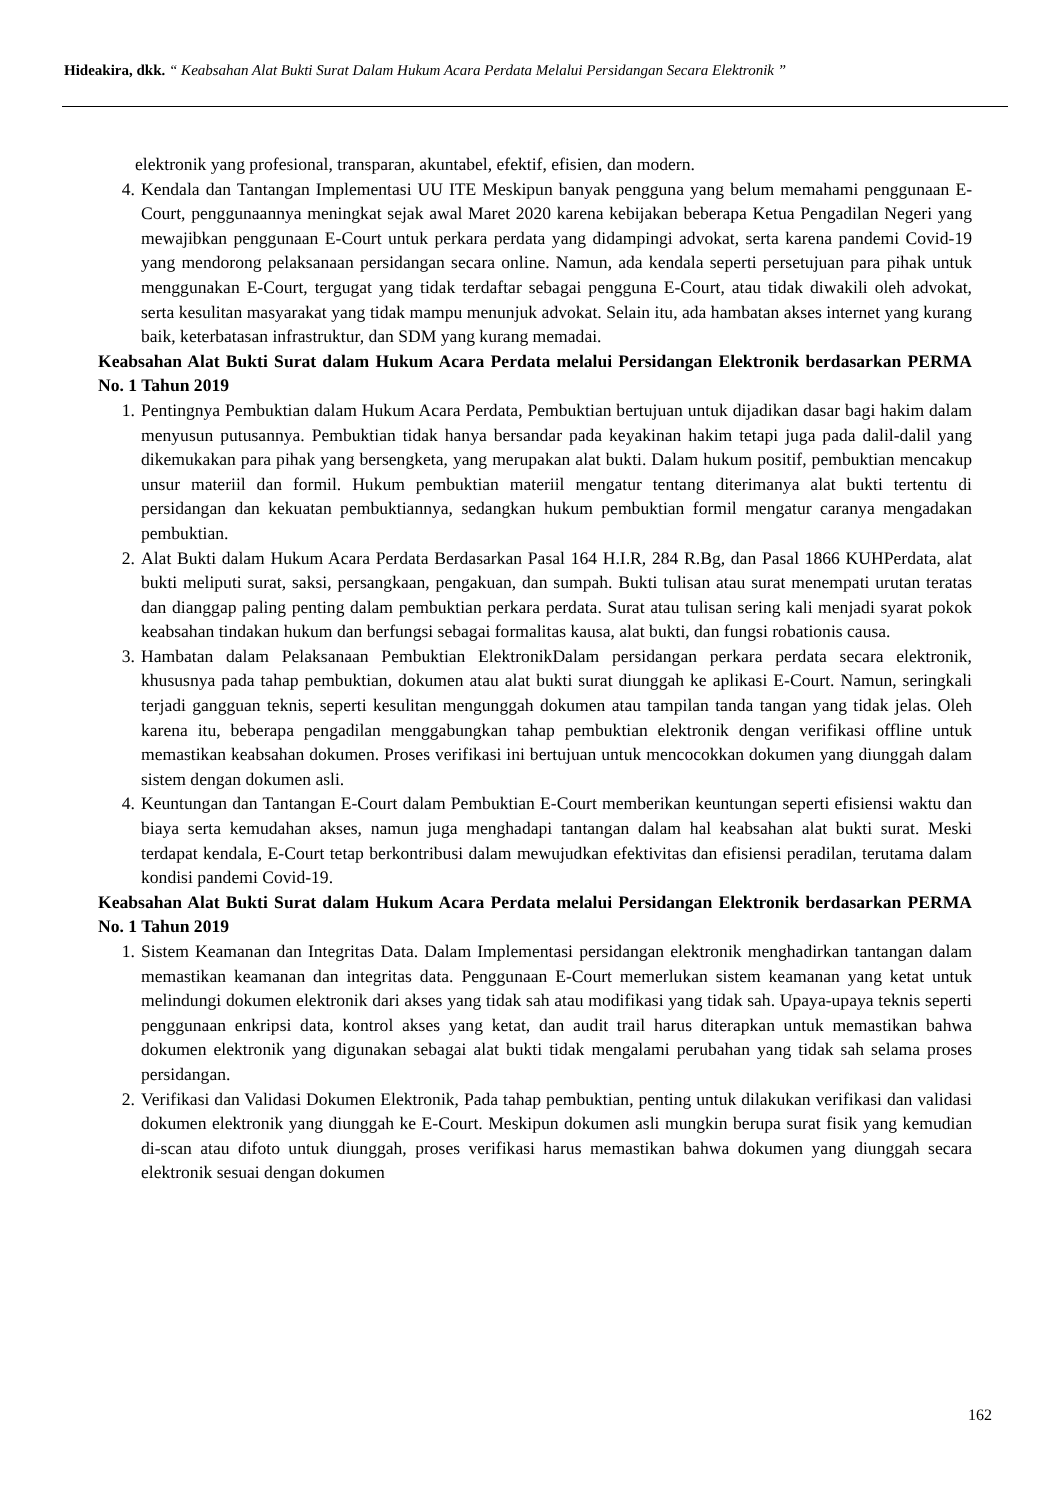Hideakira, dkk. “ Keabsahan Alat Bukti Surat Dalam Hukum Acara Perdata Melalui Persidangan Secara Elektronik ”
elektronik yang profesional, transparan, akuntabel, efektif, efisien, dan modern.
4. Kendala dan Tantangan Implementasi UU ITE Meskipun banyak pengguna yang belum memahami penggunaan E-Court, penggunaannya meningkat sejak awal Maret 2020 karena kebijakan beberapa Ketua Pengadilan Negeri yang mewajibkan penggunaan E-Court untuk perkara perdata yang didampingi advokat, serta karena pandemi Covid-19 yang mendorong pelaksanaan persidangan secara online. Namun, ada kendala seperti persetujuan para pihak untuk menggunakan E-Court, tergugat yang tidak terdaftar sebagai pengguna E-Court, atau tidak diwakili oleh advokat, serta kesulitan masyarakat yang tidak mampu menunjuk advokat. Selain itu, ada hambatan akses internet yang kurang baik, keterbatasan infrastruktur, dan SDM yang kurang memadai.
Keabsahan Alat Bukti Surat dalam Hukum Acara Perdata melalui Persidangan Elektronik berdasarkan PERMA No. 1 Tahun 2019
1. Pentingnya Pembuktian dalam Hukum Acara Perdata, Pembuktian bertujuan untuk dijadikan dasar bagi hakim dalam menyusun putusannya. Pembuktian tidak hanya bersandar pada keyakinan hakim tetapi juga pada dalil-dalil yang dikemukakan para pihak yang bersengketa, yang merupakan alat bukti. Dalam hukum positif, pembuktian mencakup unsur materiil dan formil. Hukum pembuktian materiil mengatur tentang diterimanya alat bukti tertentu di persidangan dan kekuatan pembuktiannya, sedangkan hukum pembuktian formil mengatur caranya mengadakan pembuktian.
2. Alat Bukti dalam Hukum Acara Perdata Berdasarkan Pasal 164 H.I.R, 284 R.Bg, dan Pasal 1866 KUHPerdata, alat bukti meliputi surat, saksi, persangkaan, pengakuan, dan sumpah. Bukti tulisan atau surat menempati urutan teratas dan dianggap paling penting dalam pembuktian perkara perdata. Surat atau tulisan sering kali menjadi syarat pokok keabsahan tindakan hukum dan berfungsi sebagai formalitas kausa, alat bukti, dan fungsi robationis causa.
3. Hambatan dalam Pelaksanaan Pembuktian ElektronikDalam persidangan perkara perdata secara elektronik, khususnya pada tahap pembuktian, dokumen atau alat bukti surat diunggah ke aplikasi E-Court. Namun, seringkali terjadi gangguan teknis, seperti kesulitan mengunggah dokumen atau tampilan tanda tangan yang tidak jelas. Oleh karena itu, beberapa pengadilan menggabungkan tahap pembuktian elektronik dengan verifikasi offline untuk memastikan keabsahan dokumen. Proses verifikasi ini bertujuan untuk mencocokkan dokumen yang diunggah dalam sistem dengan dokumen asli.
4. Keuntungan dan Tantangan E-Court dalam Pembuktian E-Court memberikan keuntungan seperti efisiensi waktu dan biaya serta kemudahan akses, namun juga menghadapi tantangan dalam hal keabsahan alat bukti surat. Meski terdapat kendala, E-Court tetap berkontribusi dalam mewujudkan efektivitas dan efisiensi peradilan, terutama dalam kondisi pandemi Covid-19.
Keabsahan Alat Bukti Surat dalam Hukum Acara Perdata melalui Persidangan Elektronik berdasarkan PERMA No. 1 Tahun 2019
1. Sistem Keamanan dan Integritas Data. Dalam Implementasi persidangan elektronik menghadirkan tantangan dalam memastikan keamanan dan integritas data. Penggunaan E-Court memerlukan sistem keamanan yang ketat untuk melindungi dokumen elektronik dari akses yang tidak sah atau modifikasi yang tidak sah. Upaya-upaya teknis seperti penggunaan enkripsi data, kontrol akses yang ketat, dan audit trail harus diterapkan untuk memastikan bahwa dokumen elektronik yang digunakan sebagai alat bukti tidak mengalami perubahan yang tidak sah selama proses persidangan.
2. Verifikasi dan Validasi Dokumen Elektronik, Pada tahap pembuktian, penting untuk dilakukan verifikasi dan validasi dokumen elektronik yang diunggah ke E-Court. Meskipun dokumen asli mungkin berupa surat fisik yang kemudian di-scan atau difoto untuk diunggah, proses verifikasi harus memastikan bahwa dokumen yang diunggah secara elektronik sesuai dengan dokumen
162